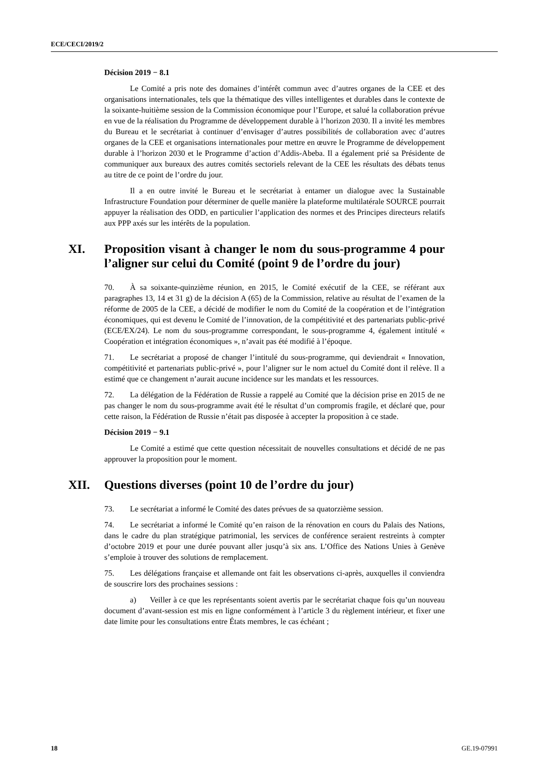ECE/CECI/2019/2
Décision 2019 − 8.1
Le Comité a pris note des domaines d’intérêt commun avec d’autres organes de la CEE et des organisations internationales, tels que la thématique des villes intelligentes et durables dans le contexte de la soixante-huitième session de la Commission économique pour l’Europe, et salué la collaboration prévue en vue de la réalisation du Programme de développement durable à l’horizon 2030. Il a invité les membres du Bureau et le secrétariat à continuer d’envisager d’autres possibilités de collaboration avec d’autres organes de la CEE et organisations internationales pour mettre en œuvre le Programme de développement durable à l’horizon 2030 et le Programme d’action d’Addis-Abeba. Il a également prié sa Présidente de communiquer aux bureaux des autres comités sectoriels relevant de la CEE les résultats des débats tenus au titre de ce point de l’ordre du jour.
Il a en outre invité le Bureau et le secrétariat à entamer un dialogue avec la Sustainable Infrastructure Foundation pour déterminer de quelle manière la plateforme multilatérale SOURCE pourrait appuyer la réalisation des ODD, en particulier l’application des normes et des Principes directeurs relatifs aux PPP axés sur les intérêts de la population.
XI. Proposition visant à changer le nom du sous-programme 4 pour l’aligner sur celui du Comité (point 9 de l’ordre du jour)
70. À sa soixante-quinzième réunion, en 2015, le Comité exécutif de la CEE, se référant aux paragraphes 13, 14 et 31 g) de la décision A (65) de la Commission, relative au résultat de l’examen de la réforme de 2005 de la CEE, a décidé de modifier le nom du Comité de la coopération et de l’intégration économiques, qui est devenu le Comité de l’innovation, de la compétitivité et des partenariats public-privé (ECE/EX/24). Le nom du sous-programme correspondant, le sous-programme 4, également intitulé « Coopération et intégration économiques », n’avait pas été modifié à l’époque.
71. Le secrétariat a proposé de changer l’intitulé du sous-programme, qui deviendrait « Innovation, compétitivité et partenariats public-privé », pour l’aligner sur le nom actuel du Comité dont il relève. Il a estimé que ce changement n’aurait aucune incidence sur les mandats et les ressources.
72. La délégation de la Fédération de Russie a rappelé au Comité que la décision prise en 2015 de ne pas changer le nom du sous-programme avait été le résultat d’un compromis fragile, et déclaré que, pour cette raison, la Fédération de Russie n’était pas disposée à accepter la proposition à ce stade.
Décision 2019 − 9.1
Le Comité a estimé que cette question nécessitait de nouvelles consultations et décidé de ne pas approuver la proposition pour le moment.
XII. Questions diverses (point 10 de l’ordre du jour)
73. Le secrétariat a informé le Comité des dates prévues de sa quatorzième session.
74. Le secrétariat a informé le Comité qu’en raison de la rénovation en cours du Palais des Nations, dans le cadre du plan stratégique patrimonial, les services de conférence seraient restreints à compter d’octobre 2019 et pour une durée pouvant aller jusqu’à six ans. L’Office des Nations Unies à Genève s’emploie à trouver des solutions de remplacement.
75. Les délégations française et allemande ont fait les observations ci-après, auxquelles il conviendra de souscrire lors des prochaines sessions :
a) Veiller à ce que les représentants soient avertis par le secrétariat chaque fois qu’un nouveau document d’avant-session est mis en ligne conformément à l’article 3 du règlement intérieur, et fixer une date limite pour les consultations entre États membres, le cas échéant ;
18 GE.19-07991